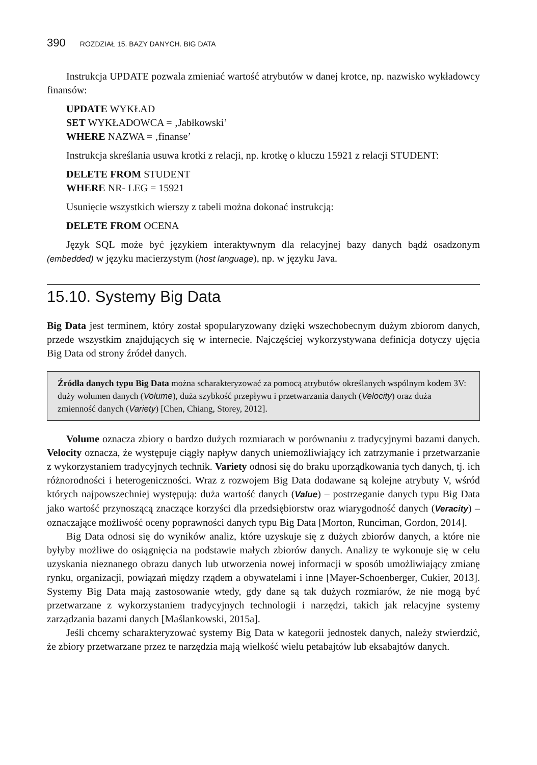390 ROZDZIAŁ 15. BAZY DANYCH. BIG DATA
Instrukcja UPDATE pozwala zmieniać wartość atrybutów w danej krotce, np. nazwisko wykładowcy finansów:
UPDATE WYKŁAD
SET WYKŁADOWCA = ‚Jabłkowski’
WHERE NAZWA = ‚finanse’
Instrukcja skreślania usuwa krotki z relacji, np. krotkę o kluczu 15921 z relacji STUDENT:
DELETE FROM STUDENT
WHERE NR- LEG = 15921
Usunięcie wszystkich wierszy z tabeli można dokonać instrukcją:
DELETE FROM OCENA
Język SQL może być językiem interaktywnym dla relacyjnej bazy danych bądź osadzonym (embedded) w języku macierzystym (host language), np. w języku Java.
15.10. Systemy Big Data
Big Data jest terminem, który został spopularyzowany dzięki wszechobecnym dużym zbiorom danych, przede wszystkim znajdujących się w internecie. Najczęściej wykorzystywana definicja dotyczy ujęcia Big Data od strony źródeł danych.
Źródła danych typu Big Data można scharakteryzować za pomocą atrybutów określanych wspólnym kodem 3V: duży wolumen danych (Volume), duża szybkość przepływu i przetwarzania danych (Velocity) oraz duża zmienność danych (Variety) [Chen, Chiang, Storey, 2012].
Volume oznacza zbiory o bardzo dużych rozmiarach w porównaniu z tradycyjnymi bazami danych. Velocity oznacza, że występuje ciągły napływ danych uniemożliwiający ich zatrzymanie i przetwarzanie z wykorzystaniem tradycyjnych technik. Variety odnosi się do braku uporządkowania tych danych, tj. ich różnorodności i heterogeniczności. Wraz z rozwojem Big Data dodawane są kolejne atrybuty V, wśród których najpowszechniej występują: duża wartość danych (Value) – postrzeganie danych typu Big Data jako wartość przynoszącą znaczące korzyści dla przedsiębiorstw oraz wiarygodność danych (Veracity) – oznaczające możliwość oceny poprawności danych typu Big Data [Morton, Runciman, Gordon, 2014].
Big Data odnosi się do wyników analiz, które uzyskuje się z dużych zbiorów danych, a które nie byłyby możliwe do osiągnięcia na podstawie małych zbiorów danych. Analizy te wykonuje się w celu uzyskania nieznanego obrazu danych lub utworzenia nowej informacji w sposób umożliwiający zmianę rynku, organizacji, powiązań między rządem a obywatelami i inne [Mayer-Schoenberger, Cukier, 2013]. Systemy Big Data mają zastosowanie wtedy, gdy dane są tak dużych rozmiarów, że nie mogą być przetwarzane z wykorzystaniem tradycyjnych technologii i narzędzi, takich jak relacyjne systemy zarządzania bazami danych [Maślankowski, 2015a].
Jeśli chcemy scharakteryzować systemy Big Data w kategorii jednostek danych, należy stwierdzić, że zbiory przetwarzane przez te narzędzia mają wielkość wielu petabajtów lub eksabajtów danych.